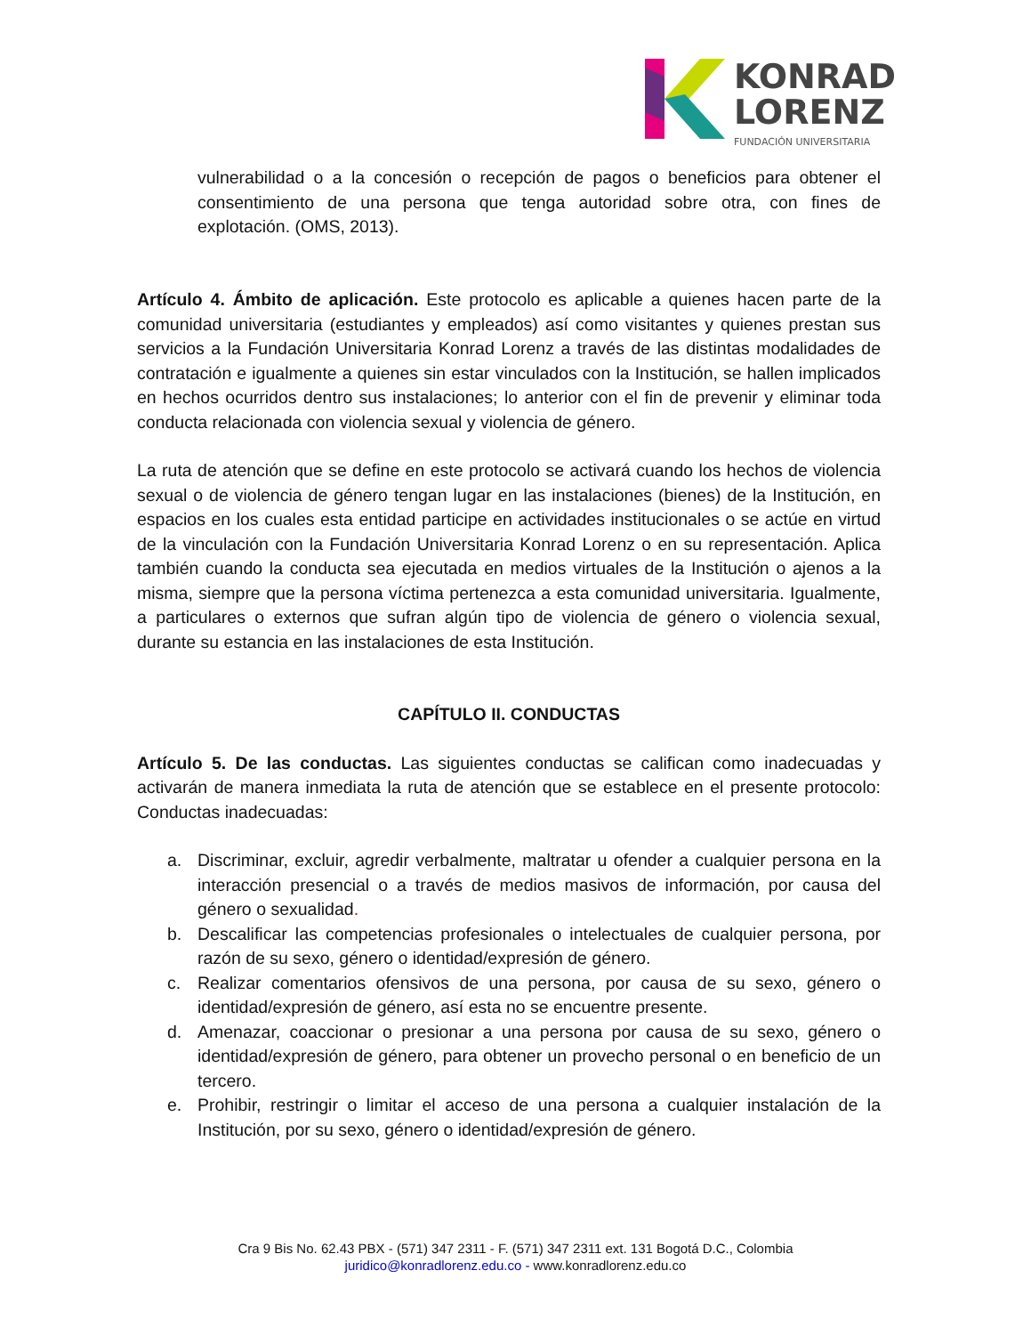KONRAD
LORENZ
FUNDACIÓN UNIVERSITARIA
vulnerabilidad o a la concesión o recepción de pagos o beneficios para obtener el consentimiento de una persona que tenga autoridad sobre otra, con fines de explotación. (OMS, 2013).
Artículo 4. Ámbito de aplicación. Este protocolo es aplicable a quienes hacen parte de la comunidad universitaria (estudiantes y empleados) así como visitantes y quienes prestan sus servicios a la Fundación Universitaria Konrad Lorenz a través de las distintas modalidades de contratación e igualmente a quienes sin estar vinculados con la Institución, se hallen implicados en hechos ocurridos dentro sus instalaciones; lo anterior con el fin de prevenir y eliminar toda conducta relacionada con violencia sexual y violencia de género.
La ruta de atención que se define en este protocolo se activará cuando los hechos de violencia sexual o de violencia de género tengan lugar en las instalaciones (bienes) de la Institución, en espacios en los cuales esta entidad participe en actividades institucionales o se actúe en virtud de la vinculación con la Fundación Universitaria Konrad Lorenz o en su representación. Aplica también cuando la conducta sea ejecutada en medios virtuales de la Institución o ajenos a la misma, siempre que la persona víctima pertenezca a esta comunidad universitaria. Igualmente, a particulares o externos que sufran algún tipo de violencia de género o violencia sexual, durante su estancia en las instalaciones de esta Institución.
CAPÍTULO II. CONDUCTAS
Artículo 5. De las conductas. Las siguientes conductas se califican como inadecuadas y activarán de manera inmediata la ruta de atención que se establece en el presente protocolo: Conductas inadecuadas:
a. Discriminar, excluir, agredir verbalmente, maltratar u ofender a cualquier persona en la interacción presencial o a través de medios masivos de información, por causa del género o sexualidad.
b. Descalificar las competencias profesionales o intelectuales de cualquier persona, por razón de su sexo, género o identidad/expresión de género.
c. Realizar comentarios ofensivos de una persona, por causa de su sexo, género o identidad/expresión de género, así esta no se encuentre presente.
d. Amenazar, coaccionar o presionar a una persona por causa de su sexo, género o identidad/expresión de género, para obtener un provecho personal o en beneficio de un tercero.
e. Prohibir, restringir o limitar el acceso de una persona a cualquier instalación de la Institución, por su sexo, género o identidad/expresión de género.
Cra 9 Bis No. 62.43 PBX - (571) 347 2311 - F. (571) 347 2311 ext. 131 Bogotá D.C., Colombia
juridico@konradlorenz.edu.co - www.konradlorenz.edu.co